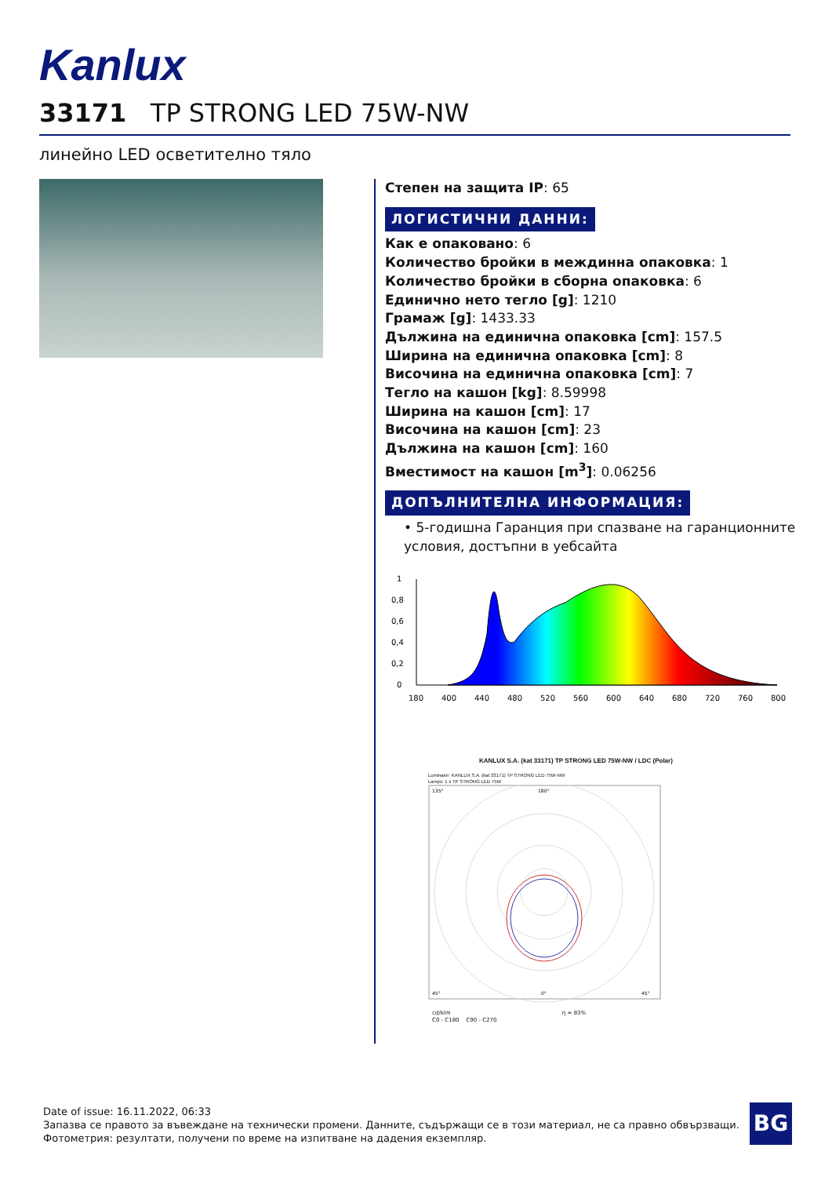Kanlux
33171 TP STRONG LED 75W-NW
линейно LED осветително тяло
Степен на защита IP: 65
ЛОГИСТИЧНИ ДАННИ:
Как е опаковано: 6
Количество бройки в междинна опаковка: 1
Количество бройки в сборна опаковка: 6
Единично нето тегло [g]: 1210
Грамаж [g]: 1433.33
Дължина на единична опаковка [cm]: 157.5
Ширина на единична опаковка [cm]: 8
Височина на единична опаковка [cm]: 7
Тегло на кашон [kg]: 8.59998
Ширина на кашон [cm]: 17
Височина на кашон [cm]: 23
Дължина на кашон [cm]: 160
Вместимост на кашон [m<sup>3</sup>]: 0.06256
ДОПЪЛНИТЕЛНА ИНФОРМАЦИЯ:
• 5-годишна Гаранция при спазване на гаранционните условия, достъпни в уебсайта
1
0,8
0,6
0,4
0,2
0
180
400
440
480
520
560
600
640
680
720
760
800
KANLUX S.A. (kat 33171) TP STRONG LED 75W-NW / LDC (Polar)
Luminaire: KANLUX S.A. (kat 33171) TP STRONG LED 75W-NW
Lamps: 1 x TP STRONG LED 75W
135°
180°
45°
0°
45°
cd/klm η = 83%
C0 - C180 C90 - C270
Date of issue: 16.11.2022, 06:33
Запазва се правото за въвеждане на технически промени. Данните, съдържащи се в този материал, не са правно обвързващи.
Фотометрия: резултати, получени по време на изпитване на дадения екземпляр.
BG